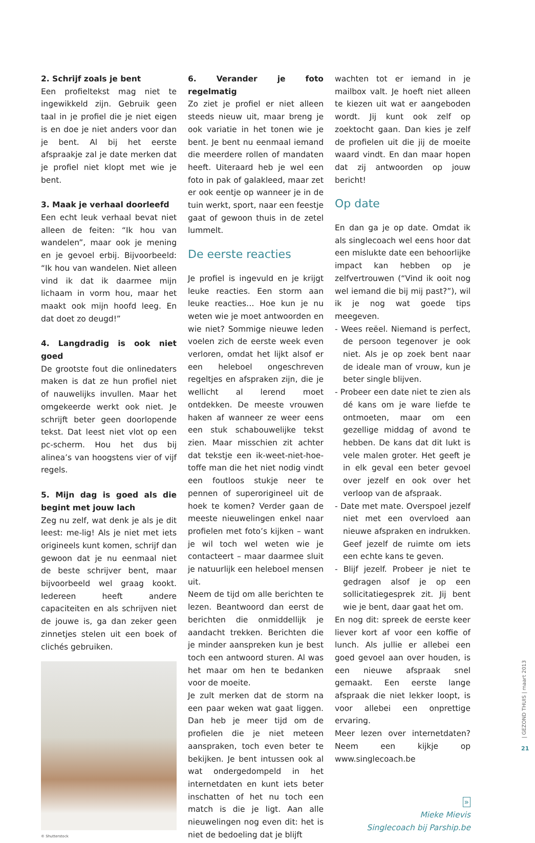2. Schrijf zoals je bent
Een profieltekst mag niet te ingewikkeld zijn. Gebruik geen taal in je profiel die je niet eigen is en doe je niet anders voor dan je bent. Al bij het eerste afspraakje zal je date merken dat je profiel niet klopt met wie je bent.
3. Maak je verhaal doorleefd
Een echt leuk verhaal bevat niet alleen de feiten: “Ik hou van wandelen”, maar ook je mening en je gevoel erbij. Bijvoorbeeld: “Ik hou van wandelen. Niet alleen vind ik dat ik daarmee mijn lichaam in vorm hou, maar het maakt ook mijn hoofd leeg. En dat doet zo deugd!”
4. Langdradig is ook niet goed
De grootste fout die onlinedaters maken is dat ze hun profiel niet of nauwelijks invullen. Maar het omgekeerde werkt ook niet. Je schrijft beter geen doorlopende tekst. Dat leest niet vlot op een pc-scherm. Hou het dus bij alinea’s van hoogstens vier of vijf regels.
5. Mijn dag is goed als die begint met jouw lach
Zeg nu zelf, wat denk je als je dit leest: me-lig! Als je niet met iets origineels kunt komen, schrijf dan gewoon dat je nu eenmaal niet de beste schrijver bent, maar bijvoorbeeld wel graag kookt. Iedereen heeft andere capaciteiten en als schrijven niet de jouwe is, ga dan zeker geen zinnetjes stelen uit een boek of clichés gebruiken.
© Shutterstock
6. Verander je foto regelmatig
Zo ziet je profiel er niet alleen steeds nieuw uit, maar breng je ook variatie in het tonen wie je bent. Je bent nu eenmaal iemand die meerdere rollen of mandaten heeft. Uiteraard heb je wel een foto in pak of galakleed, maar zet er ook eentje op wanneer je in de tuin werkt, sport, naar een feestje gaat of gewoon thuis in de zetel lummelt.
De eerste reacties
Je profiel is ingevuld en je krijgt leuke reacties. Een storm aan leuke reacties… Hoe kun je nu weten wie je moet antwoorden en wie niet? Sommige nieuwe leden voelen zich de eerste week even verloren, omdat het lijkt alsof er een heleboel ongeschreven regeltjes en afspraken zijn, die je wellicht al lerend moet ontdekken. De meeste vrouwen haken af wanneer ze weer eens een stuk schabouwelijke tekst zien. Maar misschien zit achter dat tekstje een ik-weet-niet-hoe-toffe man die het niet nodig vindt een foutloos stukje neer te pennen of superorigineel uit de hoek te komen? Verder gaan de meeste nieuwelingen enkel naar profielen met foto’s kijken – want je wil toch wel weten wie je contacteert – maar daarmee sluit je natuurlijk een heleboel mensen uit.
Neem de tijd om alle berichten te lezen. Beantwoord dan eerst de berichten die onmiddellijk je aandacht trekken. Berichten die je minder aanspreken kun je best toch een antwoord sturen. Al was het maar om hen te bedanken voor de moeite.
Je zult merken dat de storm na een paar weken wat gaat liggen. Dan heb je meer tijd om de profielen die je niet meteen aanspraken, toch even beter te bekijken. Je bent intussen ook al wat ondergedompeld in het internetdaten en kunt iets beter inschatten of het nu toch een match is die je ligt. Aan alle nieuwelingen nog even dit: het is niet de bedoeling dat je blijft
wachten tot er iemand in je mailbox valt. Je hoeft niet alleen te kiezen uit wat er aangeboden wordt. Jij kunt ook zelf op zoektocht gaan. Dan kies je zelf de profielen uit die jij de moeite waard vindt. En dan maar hopen dat zij antwoorden op jouw bericht!
Op date
En dan ga je op date. Omdat ik als singlecoach wel eens hoor dat een mislukte date een behoorlijke impact kan hebben op je zelfvertrouwen (“Vind ik ooit nog wel iemand die bij mij past?”), wil ik je nog wat goede tips meegeven.
- Wees reëel. Niemand is perfect, de persoon tegenover je ook niet. Als je op zoek bent naar de ideale man of vrouw, kun je beter single blijven.
- Probeer een date niet te zien als dé kans om je ware liefde te ontmoeten, maar om een gezellige middag of avond te hebben. De kans dat dit lukt is vele malen groter. Het geeft je in elk geval een beter gevoel over jezelf en ook over het verloop van de afspraak.
- Date met mate. Overspoel jezelf niet met een overvloed aan nieuwe afspraken en indrukken. Geef jezelf de ruimte om iets een echte kans te geven.
- Blijf jezelf. Probeer je niet te gedragen alsof je op een sollicitatiegesprek zit. Jij bent wie je bent, daar gaat het om.
En nog dit: spreek de eerste keer liever kort af voor een koffie of lunch. Als jullie er allebei een goed gevoel aan over houden, is een nieuwe afspraak snel gemaakt. Een eerste lange afspraak die niet lekker loopt, is voor allebei een onprettige ervaring.
Meer lezen over internetdaten? Neem een kijkje op www.singlecoach.be
»
Mieke Mievis
Singlecoach bij Parship.be
| GEZOND THUIS | maart 2013
21